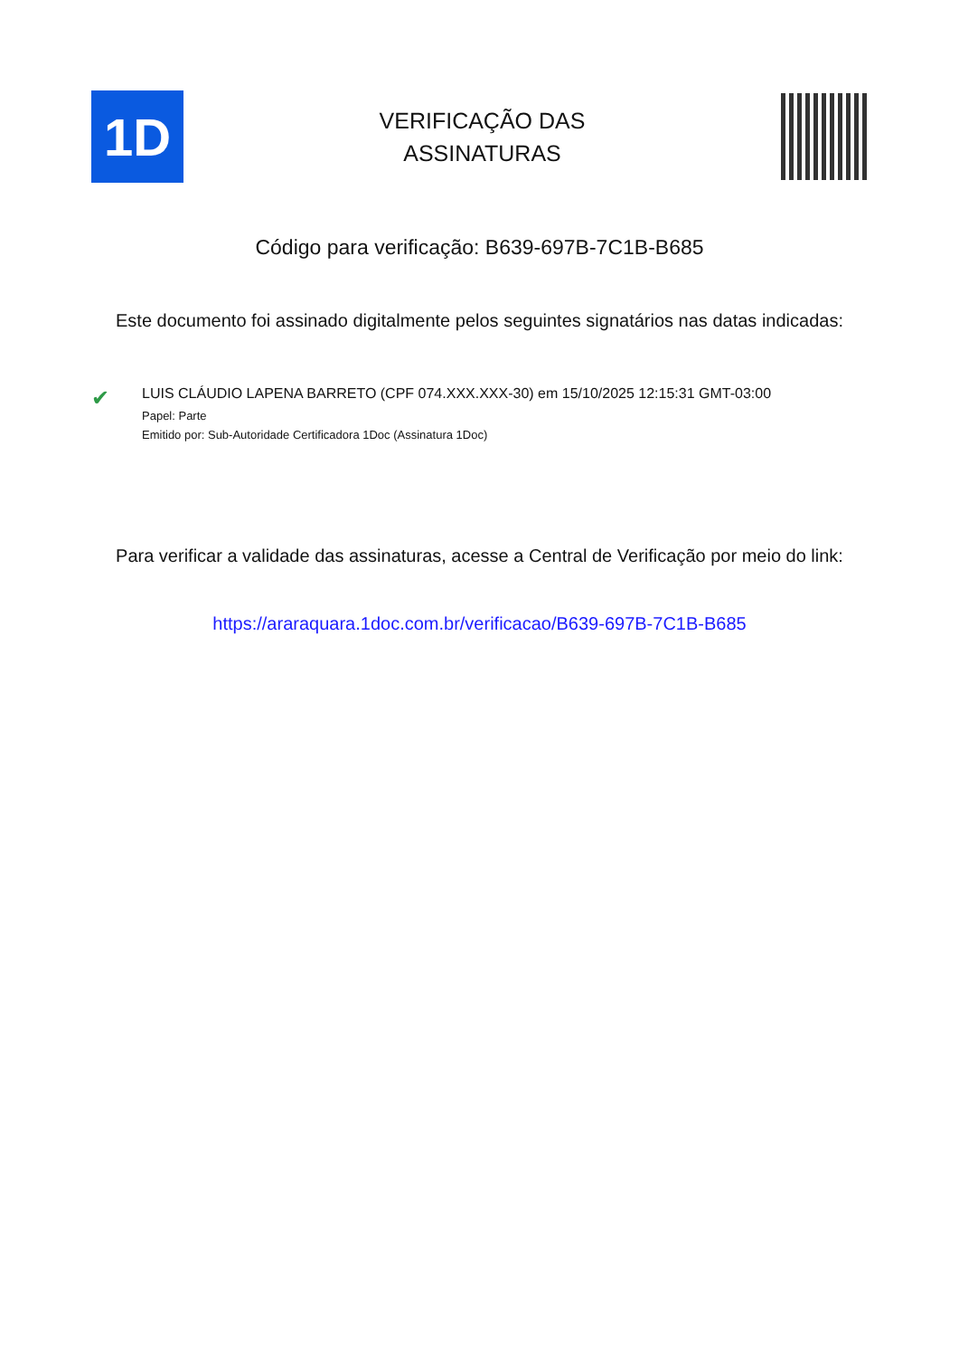1D
VERIFICAÇÃO DAS
ASSINATURAS
Código para verificação: B639-697B-7C1B-B685
Este documento foi assinado digitalmente pelos seguintes signatários nas datas indicadas:
✔
LUIS CLÁUDIO LAPENA BARRETO (CPF 074.XXX.XXX-30) em 15/10/2025 12:15:31 GMT-03:00
Papel: Parte
Emitido por: Sub-Autoridade Certificadora 1Doc (Assinatura 1Doc)
Para verificar a validade das assinaturas, acesse a Central de Verificação por meio do link:
https://araraquara.1doc.com.br/verificacao/B639-697B-7C1B-B685